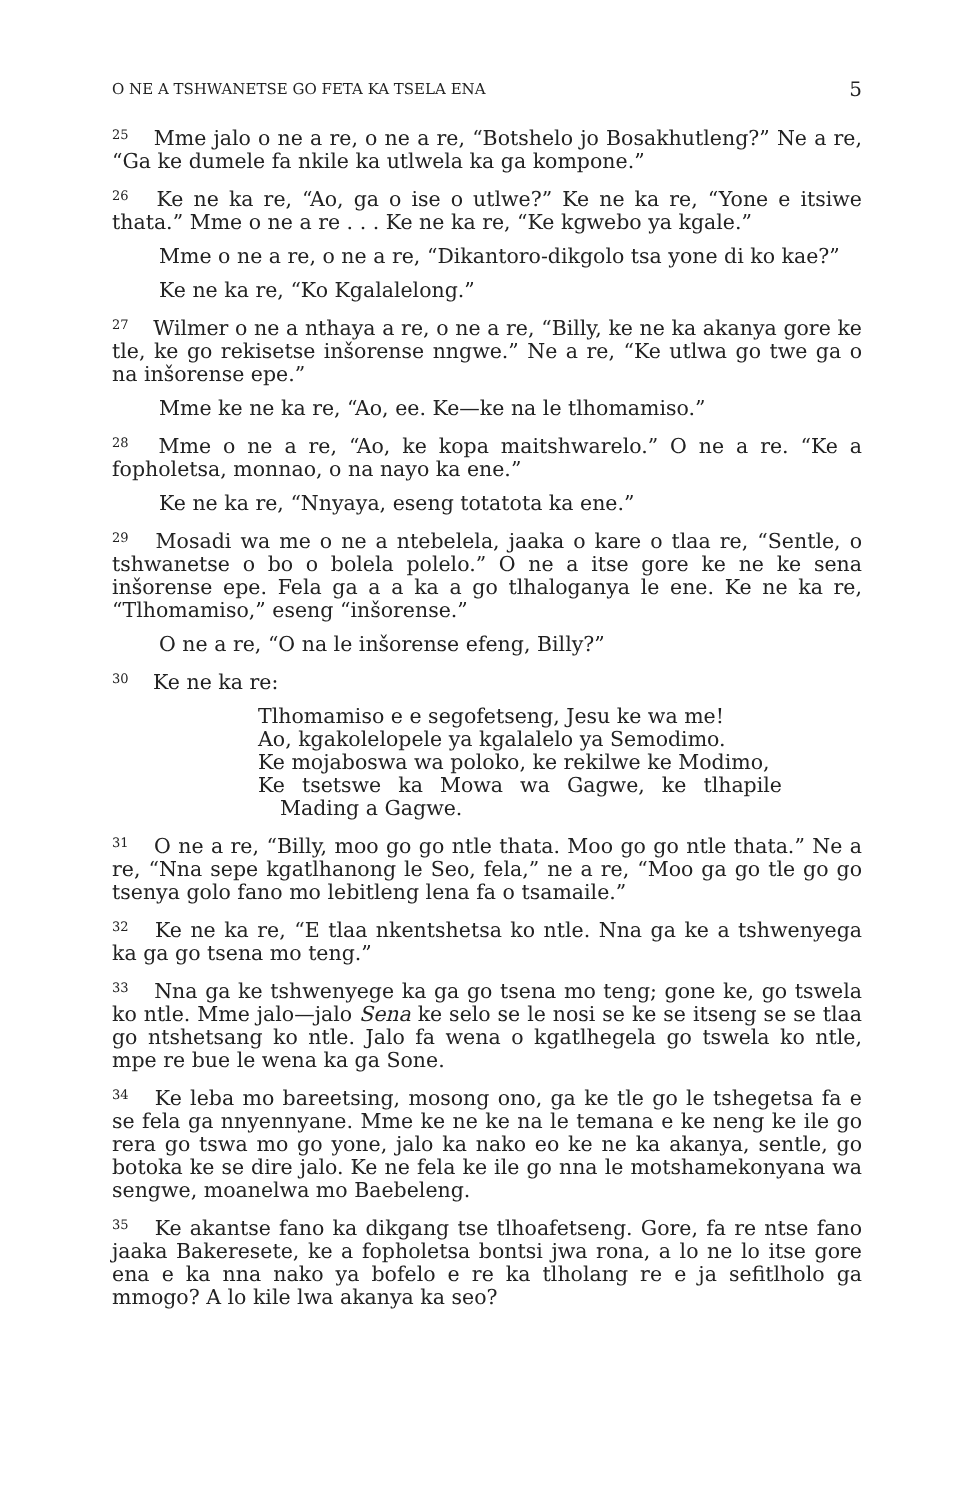O NE A TSHWANETSE GO FETA KA TSELA ENA 5
<sup>25</sup> Mme jalo o ne a re, o ne a re, “Botshelo jo Bosakhutleng?” Ne a re, “Ga ke dumele fa nkile ka utlwela ka ga kompone.”
<sup>26</sup> Ke ne ka re, “Ao, ga o ise o utlwe?” Ke ne ka re, “Yone e itsiwe thata.” Mme o ne a re . . . Ke ne ka re, “Ke kgwebo ya kgale.”
Mme o ne a re, o ne a re, “Dikantoro-dikgolo tsa yone di ko kae?”
Ke ne ka re, “Ko Kgalalelong.”
<sup>27</sup> Wilmer o ne a nthaya a re, o ne a re, “Billy, ke ne ka akanya gore ke tle, ke go rekisetse inšorense nngwe.” Ne a re, “Ke utlwa go twe ga o na inšorense epe.”
Mme ke ne ka re, “Ao, ee. Ke—ke na le tlhomamiso.”
<sup>28</sup> Mme o ne a re, “Ao, ke kopa maitshwarelo.” O ne a re. “Ke a fopholetsa, monnao, o na nayo ka ene.”
Ke ne ka re, “Nnyaya, eseng totatota ka ene.”
<sup>29</sup> Mosadi wa me o ne a ntebelela, jaaka o kare o tlaa re, “Sentle, o tshwanetse o bo o bolela polelo.” O ne a itse gore ke ne ke sena inšorense epe. Fela ga a a ka a go tlhaloganya le ene. Ke ne ka re, “Tlhomamiso,” eseng “inšorense.”
O ne a re, “O na le inšorense efeng, Billy?”
<sup>30</sup> Ke ne ka re:
Tlhomamiso e e segofetseng, Jesu ke wa me!
Ao, kgakolelopele ya kgalalelo ya Semodimo.
Ke mojaboswa wa poloko, ke rekilwe ke Modimo,
Ke tsetswe ka Mowa wa Gagwe, ke tlhapile Mading a Gagwe.
<sup>31</sup> O ne a re, “Billy, moo go go ntle thata. Moo go go ntle thata.” Ne a re, “Nna sepe kgatlhanong le Seo, fela,” ne a re, “Moo ga go tle go go tsenya golo fano mo lebitleng lena fa o tsamaile.”
<sup>32</sup> Ke ne ka re, “E tlaa nkentshetsa ko ntle. Nna ga ke a tshwenyega ka ga go tsena mo teng.”
<sup>33</sup> Nna ga ke tshwenyege ka ga go tsena mo teng; gone ke, go tswela ko ntle. Mme jalo—jalo Sena ke selo se le nosi se ke se itseng se se tlaa go ntshetsang ko ntle. Jalo fa wena o kgatlhegela go tswela ko ntle, mpe re bue le wena ka ga Sone.
<sup>34</sup> Ke leba mo bareetsing, mosong ono, ga ke tle go le tshegetsa fa e se fela ga nnyennyane. Mme ke ne ke na le temana e ke neng ke ile go rera go tswa mo go yone, jalo ka nako eo ke ne ka akanya, sentle, go botoka ke se dire jalo. Ke ne fela ke ile go nna le motshamekonyana wa sengwe, moanelwa mo Baebeleng.
<sup>35</sup> Ke akantse fano ka dikgang tse tlhoafetseng. Gore, fa re ntse fano jaaka Bakeresete, ke a fopholetsa bontsi jwa rona, a lo ne lo itse gore ena e ka nna nako ya bofelo e re ka tlholang re e ja sefitlholo ga mmogo? A lo kile lwa akanya ka seo?